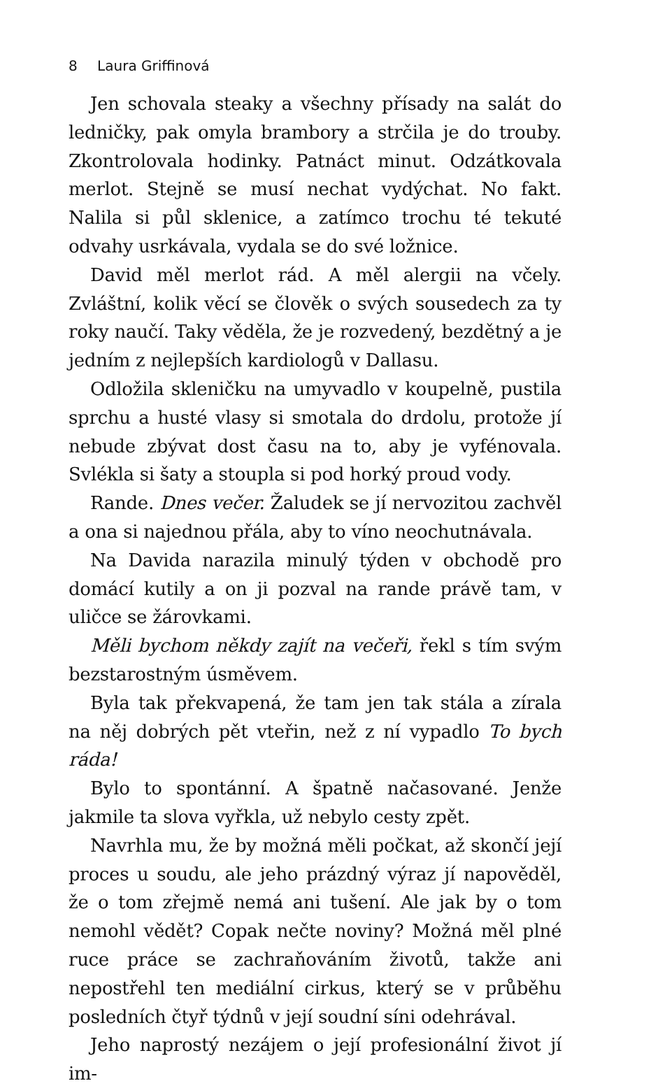8 Laura Griffinová
Jen schovala steaky a všechny přísady na salát do ledničky, pak omyla brambory a strčila je do trouby. Zkontrolovala hodinky. Patnáct minut. Odzátkovala merlot. Stejně se musí nechat vydýchat. No fakt. Nalila si půl sklenice, a zatímco trochu té tekuté odvahy usrkávala, vydala se do své ložnice.
David měl merlot rád. A měl alergii na včely. Zvláštní, kolik věcí se člověk o svých sousedech za ty roky naučí. Taky věděla, že je rozvedený, bezdětný a je jedním z nejlepších kardiologů v Dallasu.
Odložila skleničku na umyvadlo v koupelně, pustila sprchu a husté vlasy si smotala do drdolu, protože jí nebude zbývat dost času na to, aby je vyfénovala. Svlékla si šaty a stoupla si pod horký proud vody.
Rande. Dnes večer. Žaludek se jí nervozitou zachvěl a ona si najednou přála, aby to víno neochutnávala.
Na Davida narazila minulý týden v obchodě pro domácí kutily a on ji pozval na rande právě tam, v uličce se žárovkami.
Měli bychom někdy zajít na večeři, řekl s tím svým bezstarostným úsměvem.
Byla tak překvapená, že tam jen tak stála a zírala na něj dobrých pět vteřin, než z ní vypadlo To bych ráda!
Bylo to spontánní. A špatně načasované. Jenže jakmile ta slova vyřkla, už nebylo cesty zpět.
Navrhla mu, že by možná měli počkat, až skončí její proces u soudu, ale jeho prázdný výraz jí napověděl, že o tom zřejmě nemá ani tušení. Ale jak by o tom nemohl vědět? Copak nečte noviny? Možná měl plné ruce práce se zachraňováním životů, takže ani nepostřehl ten mediální cirkus, který se v průběhu posledních čtyř týdnů v její soudní síni odehrával.
Jeho naprostý nezájem o její profesionální život jí im-